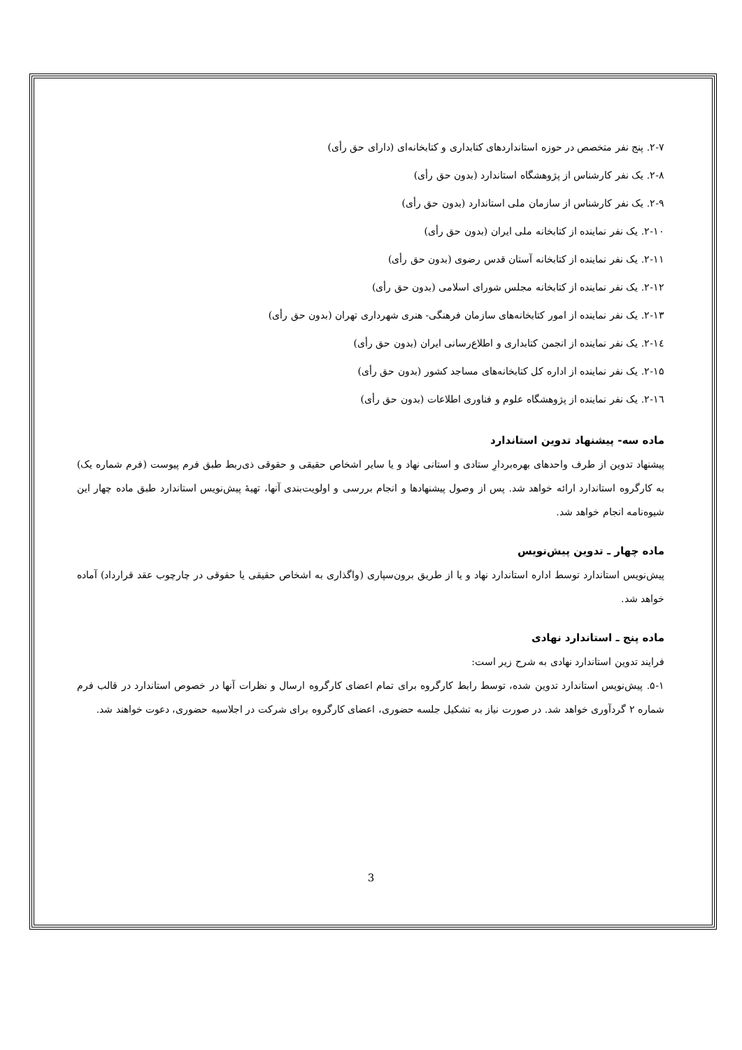۲-۷. پنج نفر متخصص در حوزه استانداردهای کتابداری و کتابخانه‌ای (دارای حق رأی)
۲-۸. یک نفر کارشناس از پژوهشگاه استاندارد (بدون حق رأی)
۲-۹. یک نفر کارشناس از سازمان ملی استاندارد (بدون حق رأی)
۲-۱۰. یک نفر نماینده از کتابخانه ملی ایران (بدون حق رأی)
۲-۱۱. یک نفر نماینده از کتابخانه آستان قدس رضوی (بدون حق رأی)
۲-۱۲. یک نفر نماینده از کتابخانه مجلس شورای اسلامی (بدون حق رأی)
۲-۱۳. یک نفر نماینده از امور کتابخانه‌های سازمان فرهنگی- هنری شهرداری تهران (بدون حق رأی)
۲-۱٤. یک نفر نماینده از انجمن کتابداری و اطلاع‌رسانی ایران (بدون حق رأی)
۲-۱۵. یک نفر نماینده از اداره کل کتابخانه‌های مساجد کشور (بدون حق رأی)
۲-۱٦. یک نفر نماینده از پژوهشگاه علوم و فناوری اطلاعات (بدون حق رأی)
ماده سه- پیشنهاد تدوین استاندارد
پیشنهاد تدوین از طرف واحدهای بهره‌بردارِ ستادی و استانی نهاد و یا سایر اشخاص حقیقی و حقوقی ذی‌ربط طبق فرم پیوست (فرم شماره یک) به کارگروه استاندارد ارائه خواهد شد. پس از وصول پیشنهادها و انجام بررسی و اولویت‌بندی آنها، تهیهٔ پیش‌نویس استاندارد طبق ماده چهار این شیوه‌نامه انجام خواهد شد.
ماده چهار ـ تدوین پیش‌نویس
پیش‌نویس استاندارد توسط اداره استاندارد نهاد و یا از طریق برون‌سپاری (واگذاری به اشخاص حقیقی یا حقوقی در چارچوب عقد قرارداد) آماده خواهد شد.
ماده پنج ـ استاندارد نهادی
فرایند تدوین استاندارد نهادی به شرح زیر است:
۵-۱. پیش‌نویس استاندارد تدوین شده، توسط رابط کارگروه برای تمام اعضای کارگروه ارسال و نظرات آنها در خصوص استاندارد در قالب فرم شماره ۲ گردآوری خواهد شد. در صورت نیاز به تشکیل جلسه حضوری، اعضای کارگروه برای شرکت در اجلاسیه حضوری، دعوت خواهند شد.
3